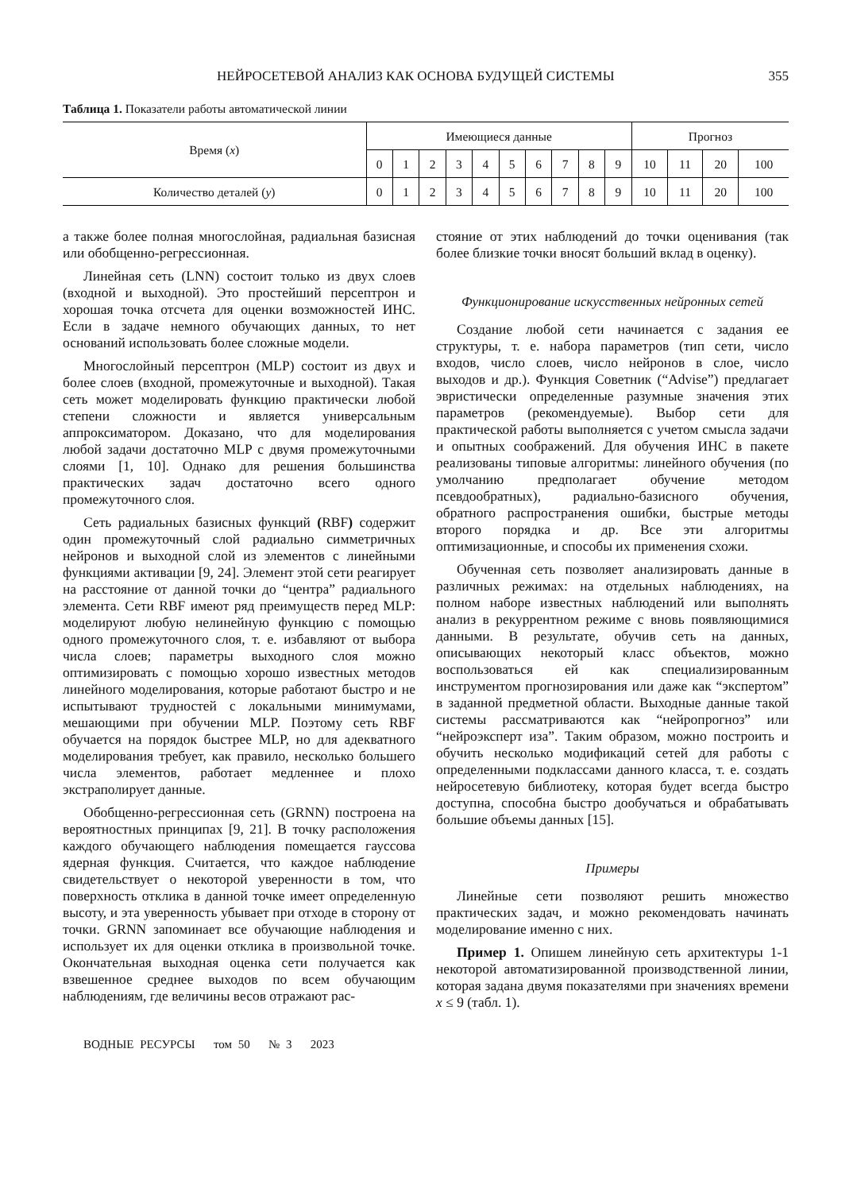НЕЙРОСЕТЕВОЙ АНАЛИЗ КАК ОСНОВА БУДУЩЕЙ СИСТЕМЫ 355
Таблица 1. Показатели работы автоматической линии
| Время ( x ) | Имеющиеся данные | | | | | | | | | | Прогноз | | | |
| --- | --- | --- | --- | --- | --- | --- | --- | --- | --- | --- | --- | --- | --- | --- |
| | 0 | 1 | 2 | 3 | 4 | 5 | 6 | 7 | 8 | 9 | 10 | 11 | 20 | 100 |
| Количество деталей ( y ) | 0 | 1 | 2 | 3 | 4 | 5 | 6 | 7 | 8 | 9 | 10 | 11 | 20 | 100 |
а также более полная многослойная, радиальная базисная или обобщенно-регрессионная.
Линейная сеть (LNN) состоит только из двух слоев (входной и выходной). Это простейший персептрон и хорошая точка отсчета для оценки возможностей ИНС. Если в задаче немного обучающих данных, то нет оснований использовать более сложные модели.
Многослойный персептрон (MLP) состоит из двух и более слоев (входной, промежуточные и выходной). Такая сеть может моделировать функцию практически любой степени сложности и является универсальным аппроксиматором. Доказано, что для моделирования любой задачи достаточно MLP с двумя промежуточными слоями [1, 10]. Однако для решения большинства практических задач достаточно всего одного промежуточного слоя.
Сеть радиальных базисных функций (RBF) содержит один промежуточный слой радиально симметричных нейронов и выходной слой из элементов с линейными функциями активации [9, 24]. Элемент этой сети реагирует на расстояние от данной точки до “центра” радиального элемента. Сети RBF имеют ряд преимуществ перед MLP: моделируют любую нелинейную функцию с помощью одного промежуточного слоя, т. е. избавляют от выбора числа слоев; параметры выходного слоя можно оптимизировать с помощью хорошо известных методов линейного моделирования, которые работают быстро и не испытывают трудностей с локальными минимумами, мешающими при обучении MLP. Поэтому сеть RBF обучается на порядок быстрее MLP, но для адекватного моделирования требует, как правило, несколько большего числа элементов, работает медленнее и плохо экстраполирует данные.
Обобщенно-регрессионная сеть (GRNN) построена на вероятностных принципах [9, 21]. В точку расположения каждого обучающего наблюдения помещается гауссова ядерная функция. Считается, что каждое наблюдение свидетельствует о некоторой уверенности в том, что поверхность отклика в данной точке имеет определенную высоту, и эта уверенность убывает при отходе в сторону от точки. GRNN запоминает все обучающие наблюдения и использует их для оценки отклика в произвольной точке. Окончательная выходная оценка сети получается как взвешенное среднее выходов по всем обучающим наблюдениям, где величины весов отражают рас-
стояние от этих наблюдений до точки оценивания (так более близкие точки вносят больший вклад в оценку).
Функционирование искусственных нейронных сетей
Создание любой сети начинается с задания ее структуры, т. е. набора параметров (тип сети, число входов, число слоев, число нейронов в слое, число выходов и др.). Функция Советник (“Advise”) предлагает эвристически определенные разумные значения этих параметров (рекомендуемые). Выбор сети для практической работы выполняется с учетом смысла задачи и опытных соображений. Для обучения ИНС в пакете реализованы типовые алгоритмы: линейного обучения (по умолчанию предполагает обучение методом псевдообратных), радиально-базисного обучения, обратного распространения ошибки, быстрые методы второго порядка и др. Все эти алгоритмы оптимизационные, и способы их применения схожи.
Обученная сеть позволяет анализировать данные в различных режимах: на отдельных наблюдениях, на полном наборе известных наблюдений или выполнять анализ в рекуррентном режиме с вновь появляющимися данными. В результате, обучив сеть на данных, описывающих некоторый класс объектов, можно воспользоваться ей как специализированным инструментом прогнозирования или даже как “экспертом” в заданной предметной области. Выходные данные такой системы рассматриваются как “нейропрогноз” или “нейроэксперт иза”. Таким образом, можно построить и обучить несколько модификаций сетей для работы с определенными подклассами данного класса, т. е. создать нейросетевую библиотеку, которая будет всегда быстро доступна, способна быстро дообучаться и обрабатывать большие объемы данных [15].
Примеры
Линейные сети позволяют решить множество практических задач, и можно рекомендовать начинать моделирование именно с них.
Пример 1. Опишем линейную сеть архитектуры 1-1 некоторой автоматизированной производственной линии, которая задана двумя показателями при значениях времени x ≤ 9 (табл. 1).
ВОДНЫЕ РЕСУРСЫ том 50 № 3 2023